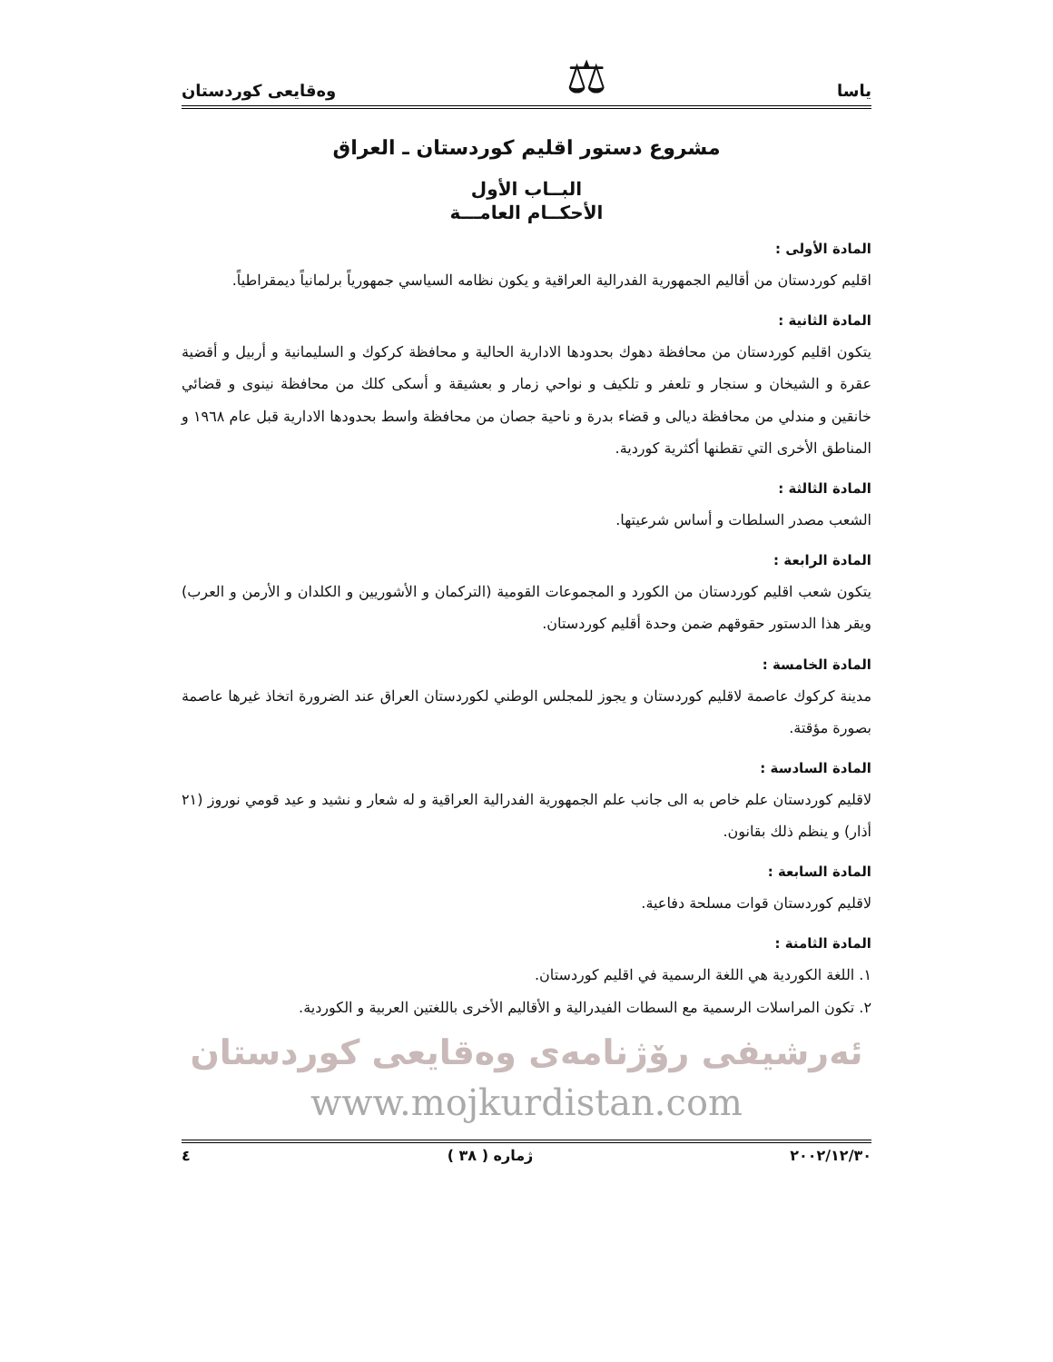ياسا ⚖ وەقايعى كوردستان
مشروع دستور اقليم كوردستان ـ العراق
البــاب الأول
الأحكــام العامـــة
المادة الأولى :
اقليم كوردستان من أقاليم الجمهورية الفدرالية العراقية و يكون نظامه السياسي جمهورياً برلمانياً ديمقراطياً.
المادة الثانية :
يتكون اقليم كوردستان من محافظة دهوك بحدودها الادارية الحالية و محافظة كركوك و السليمانية و أربيل و أقضية عقرة و الشيخان و سنجار و تلعفر و تلكيف و نواحي زمار و بعشيقة و أسكى كلك من محافظة نينوى و قضائي خانقين و مندلي من محافظة ديالى و قضاء بدرة و ناحية جصان من محافظة واسط بحدودها الادارية قبل عام ١٩٦٨ و المناطق الأخرى التي تقطنها أكثرية كوردية.
المادة الثالثة :
الشعب مصدر السلطات و أساس شرعيتها.
المادة الرابعة :
يتكون شعب اقليم كوردستان من الكورد و المجموعات القومية (التركمان و الأشوريين و الكلدان و الأرمن و العرب) ويقر هذا الدستور حقوقهم ضمن وحدة أقليم كوردستان.
المادة الخامسة :
مدينة كركوك عاصمة لاقليم كوردستان و يجوز للمجلس الوطني لكوردستان العراق عند الضرورة اتخاذ غيرها عاصمة بصورة مؤقتة.
المادة السادسة :
لاقليم كوردستان علم خاص به الى جانب علم الجمهورية الفدرالية العراقية و له شعار و نشيد و عيد قومي نوروز (٢١ أذار) و ينظم ذلك بقانون.
المادة السابعة :
لاقليم كوردستان قوات مسلحة دفاعية.
المادة الثامنة :
١. اللغة الكوردية هي اللغة الرسمية في اقليم كوردستان.
٢. تكون المراسلات الرسمية مع السطات الفيدرالية و الأقاليم الأخرى باللغتين العربية و الكوردية.
ئەرشيفى رۆژنامەى وەقايعى كوردستان
www.mojkurdistan.com
٢٠٠٢/١٢/٣٠ ژمارە ( ٣٨ ) ٤